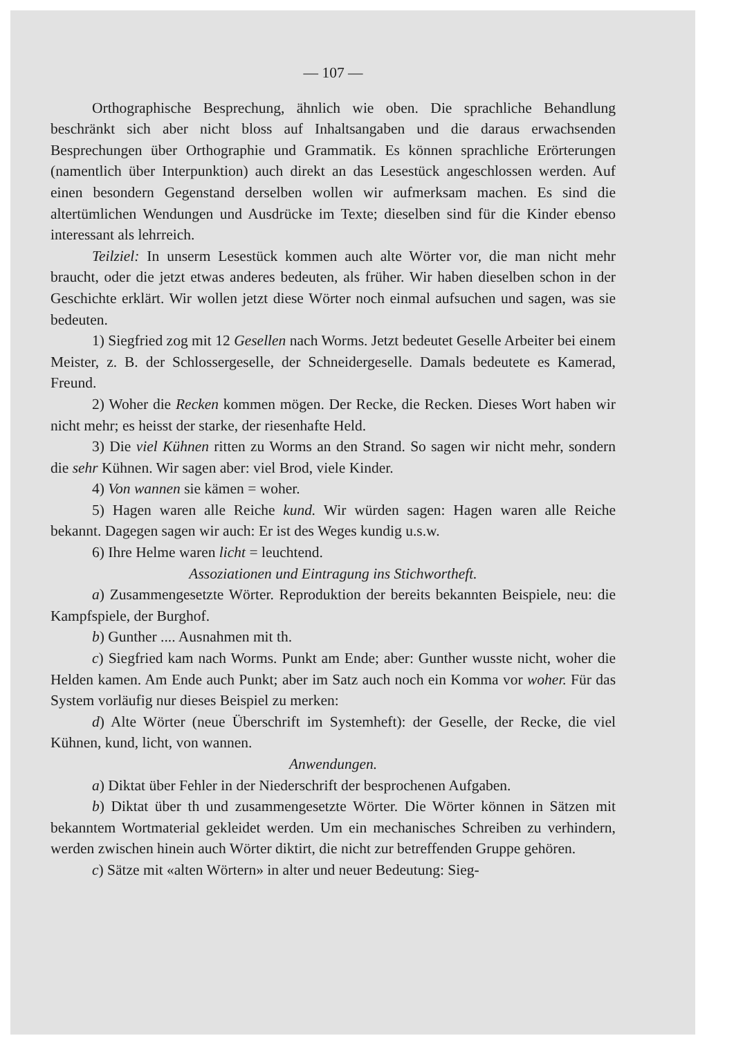— 107 —
Orthographische Besprechung, ähnlich wie oben. Die sprachliche Behandlung beschränkt sich aber nicht bloss auf Inhaltsangaben und die daraus erwachsenden Besprechungen über Orthographie und Grammatik. Es können sprachliche Erörterungen (namentlich über Interpunktion) auch direkt an das Lesestück angeschlossen werden. Auf einen besondern Gegenstand derselben wollen wir aufmerksam machen. Es sind die altertümlichen Wendungen und Ausdrücke im Texte; dieselben sind für die Kinder ebenso interessant als lehrreich.
Teilziel: In unserm Lesestück kommen auch alte Wörter vor, die man nicht mehr braucht, oder die jetzt etwas anderes bedeuten, als früher. Wir haben dieselben schon in der Geschichte erklärt. Wir wollen jetzt diese Wörter noch einmal aufsuchen und sagen, was sie bedeuten.
1) Siegfried zog mit 12 Gesellen nach Worms. Jetzt bedeutet Geselle Arbeiter bei einem Meister, z. B. der Schlossergeselle, der Schneidergeselle. Damals bedeutete es Kamerad, Freund.
2) Woher die Recken kommen mögen. Der Recke, die Recken. Dieses Wort haben wir nicht mehr; es heisst der starke, der riesenhafte Held.
3) Die viel Kühnen ritten zu Worms an den Strand. So sagen wir nicht mehr, sondern die sehr Kühnen. Wir sagen aber: viel Brod, viele Kinder.
4) Von wannen sie kämen = woher.
5) Hagen waren alle Reiche kund. Wir würden sagen: Hagen waren alle Reiche bekannt. Dagegen sagen wir auch: Er ist des Weges kundig u.s.w.
6) Ihre Helme waren licht = leuchtend.
Assoziationen und Eintragung ins Stichwortheft.
a) Zusammengesetzte Wörter. Reproduktion der bereits bekannten Beispiele, neu: die Kampfspiele, der Burghof.
b) Gunther .... Ausnahmen mit th.
c) Siegfried kam nach Worms. Punkt am Ende; aber: Gunther wusste nicht, woher die Helden kamen. Am Ende auch Punkt; aber im Satz auch noch ein Komma vor woher. Für das System vorläufig nur dieses Beispiel zu merken:
d) Alte Wörter (neue Überschrift im Systemheft): der Geselle, der Recke, die viel Kühnen, kund, licht, von wannen.
Anwendungen.
a) Diktat über Fehler in der Niederschrift der besprochenen Aufgaben.
b) Diktat über th und zusammengesetzte Wörter. Die Wörter können in Sätzen mit bekanntem Wortmaterial gekleidet werden. Um ein mechanisches Schreiben zu verhindern, werden zwischen hinein auch Wörter diktirt, die nicht zur betreffenden Gruppe gehören.
c) Sätze mit «alten Wörtern» in alter und neuer Bedeutung: Sieg-